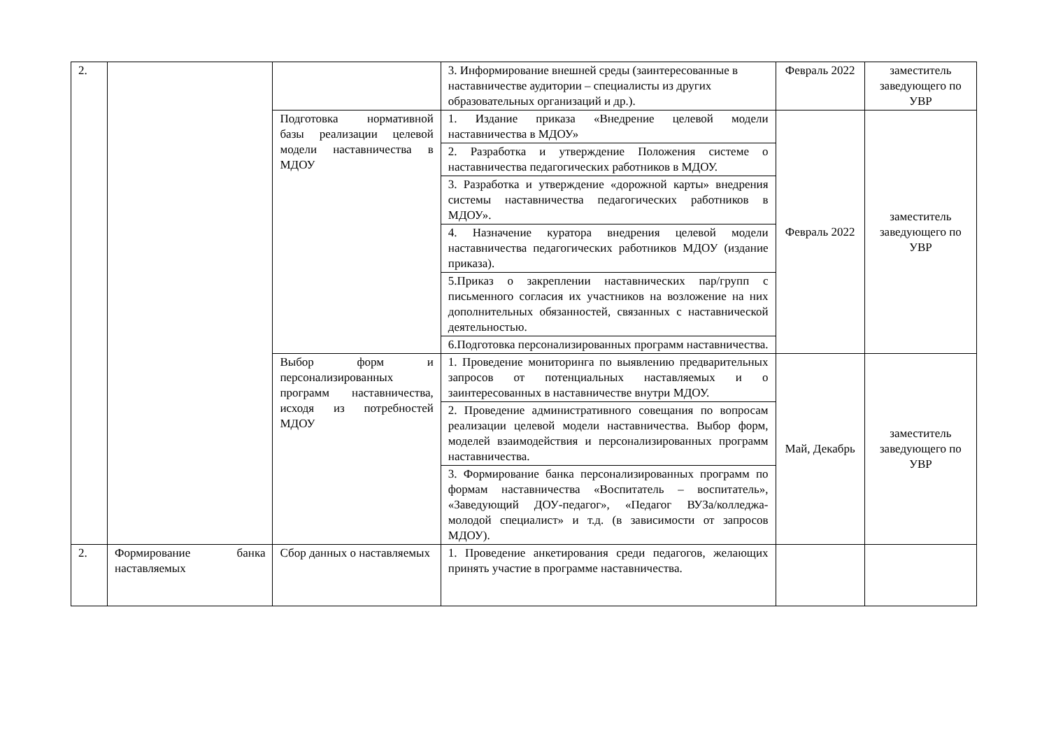| 2. | | | 3. Информирование внешней среды (заинтересованные в наставничестве аудитории – специалисты из других образовательных организаций и др.). | Февраль 2022 | заместитель заведующего по УВР |
| | | Подготовка нормативной базы реализации целевой модели наставничества в МДОУ | 1. Издание приказа «Внедрение целевой модели наставничества в МДОУ» | Февраль 2022 | заместитель заведующего по УВР |
| | | | 2. Разработка и утверждение Положения системе о наставничества педагогических работников в МДОУ. | | |
| | | | 3. Разработка и утверждение «дорожной карты» внедрения системы наставничества педагогических работников в МДОУ». | | |
| | | | 4. Назначение куратора внедрения целевой модели наставничества педагогических работников МДОУ (издание приказа). | | |
| | | | 5.Приказ о закреплении наставнических пар/групп с письменного согласия их участников на возложение на них дополнительных обязанностей, связанных с наставнической деятельностью. | | |
| | | | 6.Подготовка персонализированных программ наставничества. | | |
| | | Выбор форм и персонализированных программ наставничества, исходя из потребностей МДОУ | 1. Проведение мониторинга по выявлению предварительных запросов от потенциальных наставляемых и о заинтересованных в наставничестве внутри МДОУ. | Май, Декабрь | заместитель заведующего по УВР |
| | | | 2. Проведение административного совещания по вопросам реализации целевой модели наставничества. Выбор форм, моделей взаимодействия и персонализированных программ наставничества. | | |
| | | | 3. Формирование банка персонализированных программ по формам наставничества «Воспитатель – воспитатель», «Заведующий ДОУ-педагог», «Педагог ВУЗа/колледжа- молодой специалист» и т.д. (в зависимости от запросов МДОУ). | | |
| 2. | Формирование банка наставляемых | Сбор данных о наставляемых | 1. Проведение анкетирования среди педагогов, желающих принять участие в программе наставничества. | | |